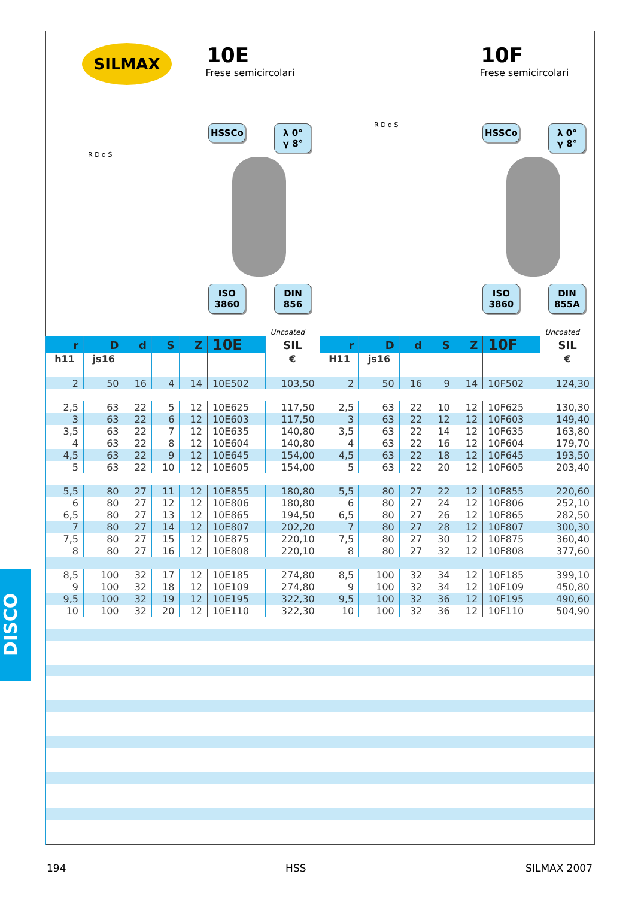SILMAX
R D d S
10E
Frese semicircolari
HSSCo
λ 0°
γ 8°
ISO
3860
DIN
856
Uncoated
R D d S
10F
Frese semicircolari
HSSCo
λ 0°
γ 8°
ISO
3860
DIN
855A
Uncoated
| r | D | d | S | Z | 10E | SIL | r | D | d | S | Z | 10F | SIL |
| --- | --- | --- | --- | --- | --- | --- | --- | --- | --- | --- | --- | --- | --- |
| h11 | js16 | | | | | € | H11 | js16 | | | | | € |
| 2 | 50 | 16 | 4 | 14 | 10E502 | 103,50 | 2 | 50 | 16 | 9 | 14 | 10F502 | 124,30 |
| 2,5 | 63 | 22 | 5 | 12 | 10E625 | 117,50 | 2,5 | 63 | 22 | 10 | 12 | 10F625 | 130,30 |
| 3 | 63 | 22 | 6 | 12 | 10E603 | 117,50 | 3 | 63 | 22 | 12 | 12 | 10F603 | 149,40 |
| 3,5 | 63 | 22 | 7 | 12 | 10E635 | 140,80 | 3,5 | 63 | 22 | 14 | 12 | 10F635 | 163,80 |
| 4 | 63 | 22 | 8 | 12 | 10E604 | 140,80 | 4 | 63 | 22 | 16 | 12 | 10F604 | 179,70 |
| 4,5 | 63 | 22 | 9 | 12 | 10E645 | 154,00 | 4,5 | 63 | 22 | 18 | 12 | 10F645 | 193,50 |
| 5 | 63 | 22 | 10 | 12 | 10E605 | 154,00 | 5 | 63 | 22 | 20 | 12 | 10F605 | 203,40 |
| 5,5 | 80 | 27 | 11 | 12 | 10E855 | 180,80 | 5,5 | 80 | 27 | 22 | 12 | 10F855 | 220,60 |
| 6 | 80 | 27 | 12 | 12 | 10E806 | 180,80 | 6 | 80 | 27 | 24 | 12 | 10F806 | 252,10 |
| 6,5 | 80 | 27 | 13 | 12 | 10E865 | 194,50 | 6,5 | 80 | 27 | 26 | 12 | 10F865 | 282,50 |
| 7 | 80 | 27 | 14 | 12 | 10E807 | 202,20 | 7 | 80 | 27 | 28 | 12 | 10F807 | 300,30 |
| 7,5 | 80 | 27 | 15 | 12 | 10E875 | 220,10 | 7,5 | 80 | 27 | 30 | 12 | 10F875 | 360,40 |
| 8 | 80 | 27 | 16 | 12 | 10E808 | 220,10 | 8 | 80 | 27 | 32 | 12 | 10F808 | 377,60 |
| 8,5 | 100 | 32 | 17 | 12 | 10E185 | 274,80 | 8,5 | 100 | 32 | 34 | 12 | 10F185 | 399,10 |
| 9 | 100 | 32 | 18 | 12 | 10E109 | 274,80 | 9 | 100 | 32 | 34 | 12 | 10F109 | 450,80 |
| 9,5 | 100 | 32 | 19 | 12 | 10E195 | 322,30 | 9,5 | 100 | 32 | 36 | 12 | 10F195 | 490,60 |
| 10 | 100 | 32 | 20 | 12 | 10E110 | 322,30 | 10 | 100 | 32 | 36 | 12 | 10F110 | 504,90 |
DISCO
194 HSS SILMAX 2007